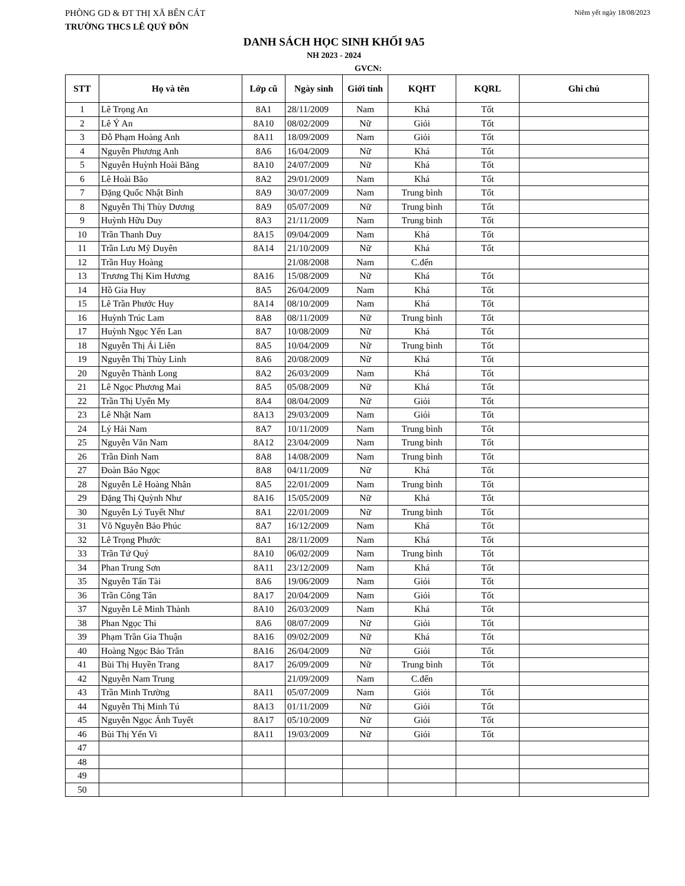PHÒNG GD & ĐT THỊ XÃ BẾN CÁT Niêm yết ngày 18/08/2023
TRƯỜNG THCS LÊ QUÝ ĐÔN
DANH SÁCH HỌC SINH KHỐI 9A5
NH 2023 - 2024
GVCN:
| STT | Họ và tên | Lớp cũ | Ngày sinh | Giới tính | KQHT | KQRL | Ghi chú |
| --- | --- | --- | --- | --- | --- | --- | --- |
| 1 | Lê Trọng An | 8A1 | 28/11/2009 | Nam | Khá | Tốt | |
| 2 | Lê Ý An | 8A10 | 08/02/2009 | Nữ | Giỏi | Tốt | |
| 3 | Đỗ Phạm Hoàng Anh | 8A11 | 18/09/2009 | Nam | Giỏi | Tốt | |
| 4 | Nguyễn Phương Anh | 8A6 | 16/04/2009 | Nữ | Khá | Tốt | |
| 5 | Nguyễn Huỳnh Hoài Băng | 8A10 | 24/07/2009 | Nữ | Khá | Tốt | |
| 6 | Lê Hoài Bão | 8A2 | 29/01/2009 | Nam | Khá | Tốt | |
| 7 | Đặng Quốc Nhật Bình | 8A9 | 30/07/2009 | Nam | Trung bình | Tốt | |
| 8 | Nguyễn Thị Thùy Dương | 8A9 | 05/07/2009 | Nữ | Trung bình | Tốt | |
| 9 | Huỳnh Hữu Duy | 8A3 | 21/11/2009 | Nam | Trung bình | Tốt | |
| 10 | Trần Thanh Duy | 8A15 | 09/04/2009 | Nam | Khá | Tốt | |
| 11 | Trần Lưu Mỹ Duyên | 8A14 | 21/10/2009 | Nữ | Khá | Tốt | |
| 12 | Trần Huy Hoàng | | 21/08/2008 | Nam | C.đến | | |
| 13 | Trương Thị Kim Hương | 8A16 | 15/08/2009 | Nữ | Khá | Tốt | |
| 14 | Hồ Gia Huy | 8A5 | 26/04/2009 | Nam | Khá | Tốt | |
| 15 | Lê Trần Phước Huy | 8A14 | 08/10/2009 | Nam | Khá | Tốt | |
| 16 | Huỳnh Trúc Lam | 8A8 | 08/11/2009 | Nữ | Trung bình | Tốt | |
| 17 | Huỳnh Ngọc Yến Lan | 8A7 | 10/08/2009 | Nữ | Khá | Tốt | |
| 18 | Nguyễn Thị Ái Liên | 8A5 | 10/04/2009 | Nữ | Trung bình | Tốt | |
| 19 | Nguyễn Thị Thùy Linh | 8A6 | 20/08/2009 | Nữ | Khá | Tốt | |
| 20 | Nguyễn Thành Long | 8A2 | 26/03/2009 | Nam | Khá | Tốt | |
| 21 | Lê Ngọc Phương Mai | 8A5 | 05/08/2009 | Nữ | Khá | Tốt | |
| 22 | Trần Thị Uyển My | 8A4 | 08/04/2009 | Nữ | Giỏi | Tốt | |
| 23 | Lê Nhật Nam | 8A13 | 29/03/2009 | Nam | Giỏi | Tốt | |
| 24 | Lý Hải Nam | 8A7 | 10/11/2009 | Nam | Trung bình | Tốt | |
| 25 | Nguyễn Văn Nam | 8A12 | 23/04/2009 | Nam | Trung bình | Tốt | |
| 26 | Trần Đình Nam | 8A8 | 14/08/2009 | Nam | Trung bình | Tốt | |
| 27 | Đoàn Bảo Ngọc | 8A8 | 04/11/2009 | Nữ | Khá | Tốt | |
| 28 | Nguyễn Lê Hoàng Nhân | 8A5 | 22/01/2009 | Nam | Trung bình | Tốt | |
| 29 | Đặng Thị Quỳnh Như | 8A16 | 15/05/2009 | Nữ | Khá | Tốt | |
| 30 | Nguyễn Lý Tuyết Như | 8A1 | 22/01/2009 | Nữ | Trung bình | Tốt | |
| 31 | Võ Nguyễn Bảo Phúc | 8A7 | 16/12/2009 | Nam | Khá | Tốt | |
| 32 | Lê Trọng Phước | 8A1 | 28/11/2009 | Nam | Khá | Tốt | |
| 33 | Trần Tứ Quý | 8A10 | 06/02/2009 | Nam | Trung bình | Tốt | |
| 34 | Phan Trung Sơn | 8A11 | 23/12/2009 | Nam | Khá | Tốt | |
| 35 | Nguyễn Tấn Tài | 8A6 | 19/06/2009 | Nam | Giỏi | Tốt | |
| 36 | Trần Công Tân | 8A17 | 20/04/2009 | Nam | Giỏi | Tốt | |
| 37 | Nguyễn Lê Minh Thành | 8A10 | 26/03/2009 | Nam | Khá | Tốt | |
| 38 | Phan Ngọc Thi | 8A6 | 08/07/2009 | Nữ | Giỏi | Tốt | |
| 39 | Phạm Trần Gia Thuận | 8A16 | 09/02/2009 | Nữ | Khá | Tốt | |
| 40 | Hoàng Ngọc Bảo Trân | 8A16 | 26/04/2009 | Nữ | Giỏi | Tốt | |
| 41 | Bùi Thị Huyền Trang | 8A17 | 26/09/2009 | Nữ | Trung bình | Tốt | |
| 42 | Nguyễn Nam Trung | | 21/09/2009 | Nam | C.đến | | |
| 43 | Trần Minh Trường | 8A11 | 05/07/2009 | Nam | Giỏi | Tốt | |
| 44 | Nguyễn Thị Minh Tú | 8A13 | 01/11/2009 | Nữ | Giỏi | Tốt | |
| 45 | Nguyễn Ngọc Ánh Tuyết | 8A17 | 05/10/2009 | Nữ | Giỏi | Tốt | |
| 46 | Bùi Thị Yến Vi | 8A11 | 19/03/2009 | Nữ | Giỏi | Tốt | |
| 47 | | | | | | | |
| 48 | | | | | | | |
| 49 | | | | | | | |
| 50 | | | | | | | |